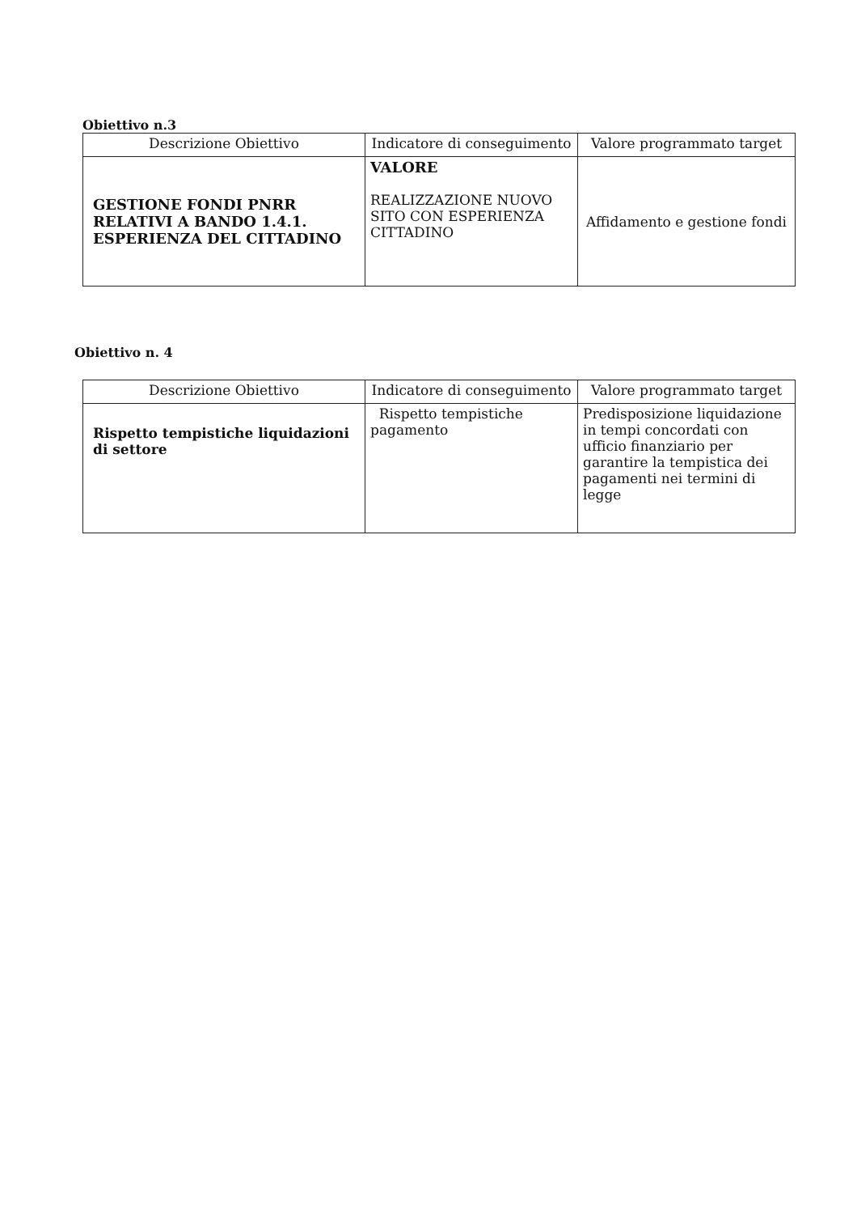Obiettivo n.3
| Descrizione Obiettivo | Indicatore di conseguimento | Valore programmato target |
| --- | --- | --- |
| GESTIONE FONDI PNRR RELATIVI A BANDO 1.4.1. ESPERIENZA DEL CITTADINO | VALORE REALIZZAZIONE NUOVO SITO CON ESPERIENZA CITTADINO | Affidamento e gestione fondi |
Obiettivo n. 4
| Descrizione Obiettivo | Indicatore di conseguimento | Valore programmato target |
| --- | --- | --- |
| Rispetto tempistiche liquidazioni di settore | Rispetto tempistiche pagamento | Predisposizione liquidazione in tempi concordati con ufficio finanziario per garantire la tempistica dei pagamenti nei termini di legge |